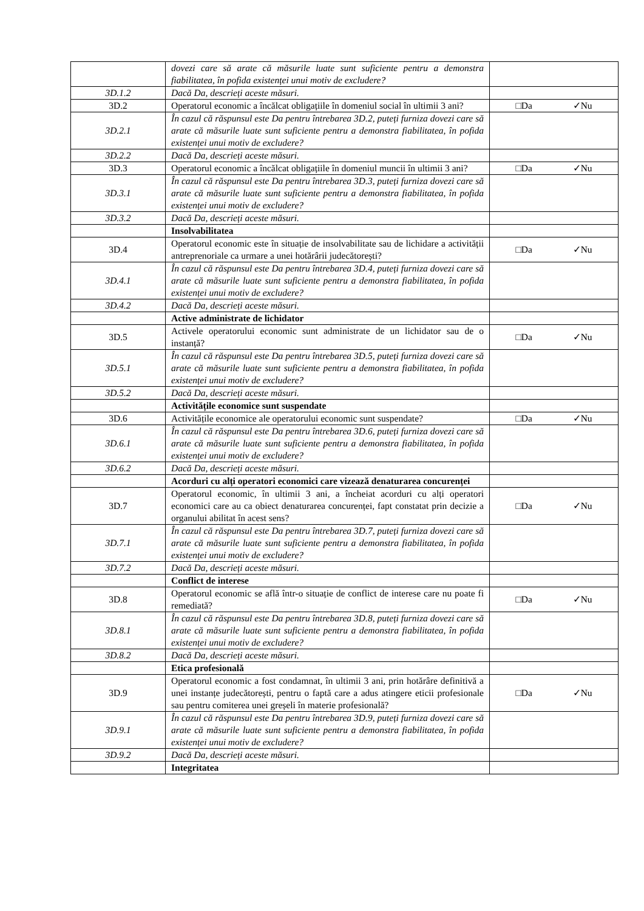| | dovezi care să arate că măsurile luate sunt suficiente pentru a demonstra fiabilitatea, în pofida existenței unui motiv de excludere? | |
| 3D.1.2 | Dacă Da, descrieți aceste măsuri. | |
| 3D.2 | Operatorul economic a încălcat obligațiile în domeniul social în ultimii 3 ani? | □Da ✓Nu |
| 3D.2.1 | În cazul că răspunsul este Da pentru întrebarea 3D.2, puteți furniza dovezi care să arate că măsurile luate sunt suficiente pentru a demonstra fiabilitatea, în pofida existenței unui motiv de excludere? | |
| 3D.2.2 | Dacă Da, descrieți aceste măsuri. | |
| 3D.3 | Operatorul economic a încălcat obligațiile în domeniul muncii în ultimii 3 ani? | □Da ✓Nu |
| 3D.3.1 | În cazul că răspunsul este Da pentru întrebarea 3D.3, puteți furniza dovezi care să arate că măsurile luate sunt suficiente pentru a demonstra fiabilitatea, în pofida existenței unui motiv de excludere? | |
| 3D.3.2 | Dacă Da, descrieți aceste măsuri. | |
| | Insolvabilitatea | |
| 3D.4 | Operatorul economic este în situație de insolvabilitate sau de lichidare a activității antreprenoriale ca urmare a unei hotărârii judecătorești? | □Da ✓Nu |
| 3D.4.1 | În cazul că răspunsul este Da pentru întrebarea 3D.4, puteți furniza dovezi care să arate că măsurile luate sunt suficiente pentru a demonstra fiabilitatea, în pofida existenței unui motiv de excludere? | |
| 3D.4.2 | Dacă Da, descrieți aceste măsuri. | |
| | Active administrate de lichidator | |
| 3D.5 | Activele operatorului economic sunt administrate de un lichidator sau de o instanță? | □Da ✓Nu |
| 3D.5.1 | În cazul că răspunsul este Da pentru întrebarea 3D.5, puteți furniza dovezi care să arate că măsurile luate sunt suficiente pentru a demonstra fiabilitatea, în pofida existenței unui motiv de excludere? | |
| 3D.5.2 | Dacă Da, descrieți aceste măsuri. | |
| | Activitățile economice sunt suspendate | |
| 3D.6 | Activitățile economice ale operatorului economic sunt suspendate? | □Da ✓Nu |
| 3D.6.1 | În cazul că răspunsul este Da pentru întrebarea 3D.6, puteți furniza dovezi care să arate că măsurile luate sunt suficiente pentru a demonstra fiabilitatea, în pofida existenței unui motiv de excludere? | |
| 3D.6.2 | Dacă Da, descrieți aceste măsuri. | |
| | Acorduri cu alți operatori economici care vizează denaturarea concurenței | |
| 3D.7 | Operatorul economic, în ultimii 3 ani, a încheiat acorduri cu alți operatori economici care au ca obiect denaturarea concurenței, fapt constatat prin decizie a organului abilitat în acest sens? | □Da ✓Nu |
| 3D.7.1 | În cazul că răspunsul este Da pentru întrebarea 3D.7, puteți furniza dovezi care să arate că măsurile luate sunt suficiente pentru a demonstra fiabilitatea, în pofida existenței unui motiv de excludere? | |
| 3D.7.2 | Dacă Da, descrieți aceste măsuri. | |
| | Conflict de interese | |
| 3D.8 | Operatorul economic se află într-o situație de conflict de interese care nu poate fi remediată? | □Da ✓Nu |
| 3D.8.1 | În cazul că răspunsul este Da pentru întrebarea 3D.8, puteți furniza dovezi care să arate că măsurile luate sunt suficiente pentru a demonstra fiabilitatea, în pofida existenței unui motiv de excludere? | |
| 3D.8.2 | Dacă Da, descrieți aceste măsuri. | |
| | Etica profesională | |
| 3D.9 | Operatorul economic a fost condamnat, în ultimii 3 ani, prin hotărâre definitivă a unei instanțe judecătorești, pentru o faptă care a adus atingere eticii profesionale sau pentru comiterea unei greșeli în materie profesională? | □Da ✓Nu |
| 3D.9.1 | În cazul că răspunsul este Da pentru întrebarea 3D.9, puteți furniza dovezi care să arate că măsurile luate sunt suficiente pentru a demonstra fiabilitatea, în pofida existenței unui motiv de excludere? | |
| 3D.9.2 | Dacă Da, descrieți aceste măsuri. | |
| | Integritatea | |